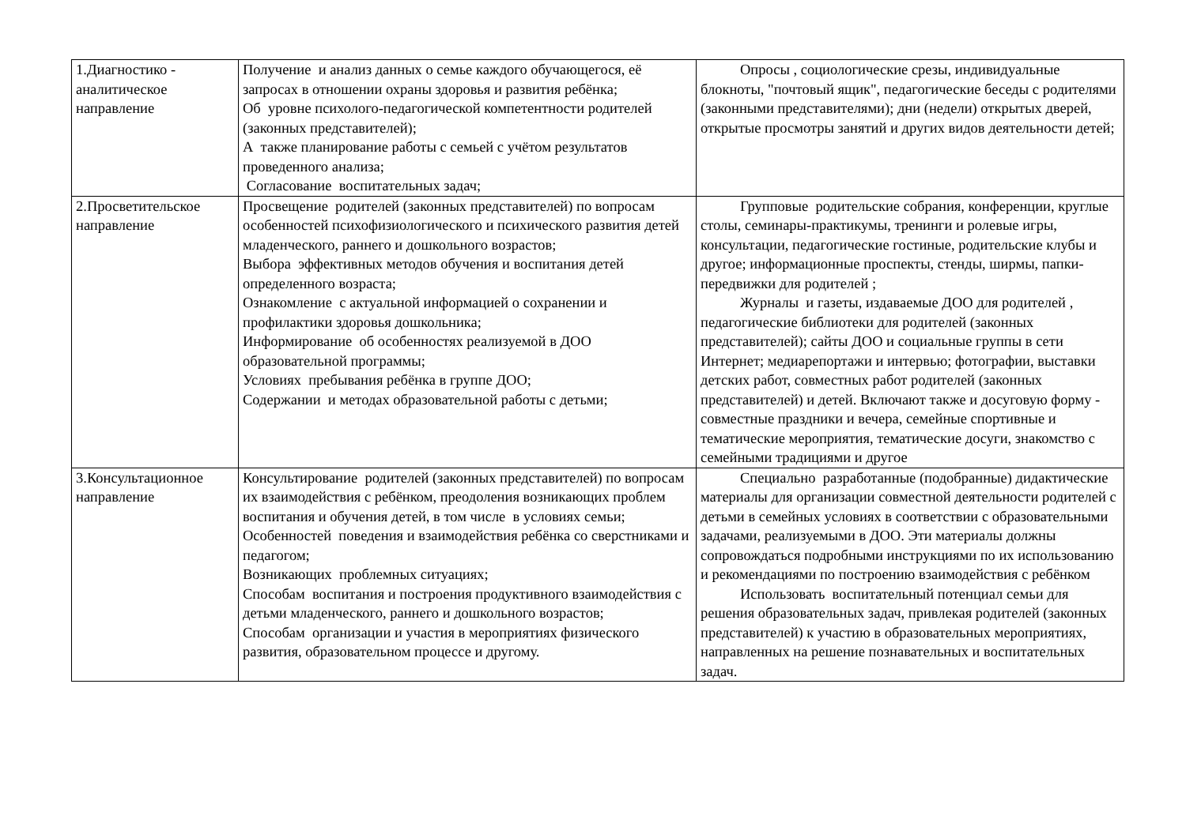| 1.Диагностико - аналитическое направление | Получение и анализ данных о семье каждого обучающегося, её запросах в отношении охраны здоровья и развития ребёнка; Об уровне психолого-педагогической компетентности родителей (законных представителей); А также планирование работы с семьей с учётом результатов проведенного анализа; Согласование воспитательных задач; | Опросы , социологические срезы, индивидуальные блокноты, "почтовый ящик", педагогические беседы с родителями (законными представителями); дни (недели) открытых дверей, открытые просмотры занятий и других видов деятельности детей; |
| 2.Просветительское направление | Просвещение родителей (законных представителей) по вопросам особенностей психофизиологического и психического развития детей младенческого, раннего и дошкольного возрастов; Выбора эффективных методов обучения и воспитания детей определенного возраста; Ознакомление с актуальной информацией о сохранении и профилактики здоровья дошкольника; Информирование об особенностях реализуемой в ДОО образовательной программы; Условиях пребывания ребёнка в группе ДОО; Содержании и методах образовательной работы с детьми; | Групповые родительские собрания, конференции, круглые столы, семинары-практикумы, тренинги и ролевые игры, консультации, педагогические гостиные, родительские клубы и другое; информационные проспекты, стенды, ширмы, папки-передвижки для родителей ; Журналы и газеты, издаваемые ДОО для родителей , педагогические библиотеки для родителей (законных представителей); сайты ДОО и социальные группы в сети Интернет; медиарепортажи и интервью; фотографии, выставки детских работ, совместных работ родителей (законных представителей) и детей. Включают также и досуговую форму - совместные праздники и вечера, семейные спортивные и тематические мероприятия, тематические досуги, знакомство с семейными традициями и другое |
| 3.Консультационное направление | Консультирование родителей (законных представителей) по вопросам их взаимодействия с ребёнком, преодоления возникающих проблем воспитания и обучения детей, в том числе в условиях семьи; Особенностей поведения и взаимодействия ребёнка со сверстниками и педагогом; Возникающих проблемных ситуациях; Способам воспитания и построения продуктивного взаимодействия с детьми младенческого, раннего и дошкольного возрастов; Способам организации и участия в мероприятиях физического развития, образовательном процессе и другому. | Специально разработанные (подобранные) дидактические материалы для организации совместной деятельности родителей с детьми в семейных условиях в соответствии с образовательными задачами, реализуемыми в ДОО. Эти материалы должны сопровождаться подробными инструкциями по их использованию и рекомендациями по построению взаимодействия с ребёнком Использовать воспитательный потенциал семьи для решения образовательных задач, привлекая родителей (законных представителей) к участию в образовательных мероприятиях, направленных на решение познавательных и воспитательных задач. |